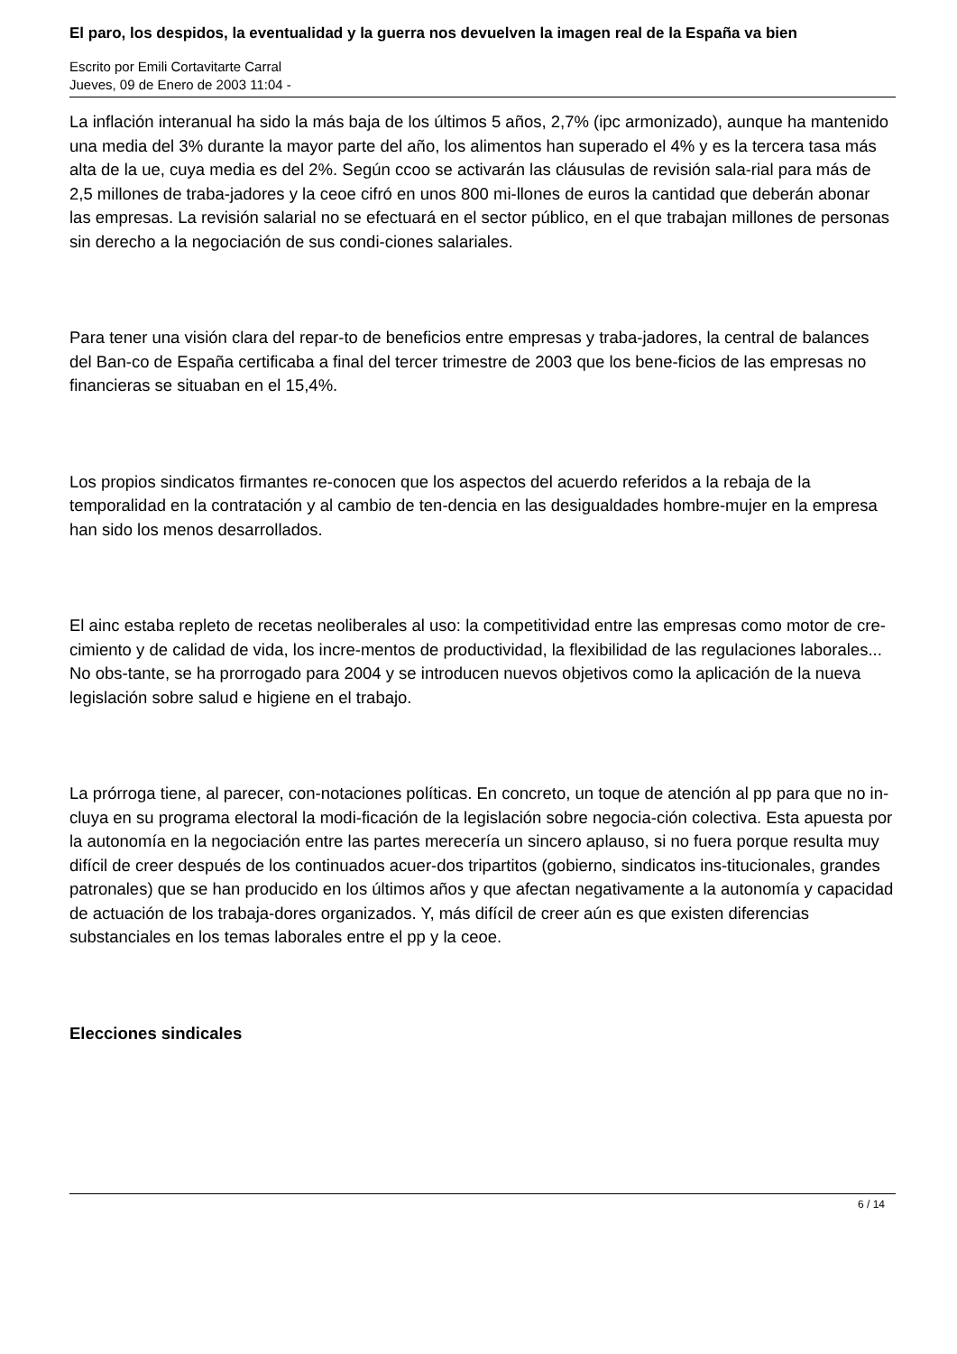El paro, los despidos, la eventualidad y la guerra nos devuelven la imagen real de la España va bien
Escrito por Emili Cortavitarte Carral
Jueves, 09 de Enero de 2003 11:04 -
La inflación interanual ha sido la más baja de los últimos 5 años, 2,7% (ipc armonizado), aunque ha mantenido una media del 3% durante la mayor parte del año, los alimentos han superado el 4% y es la tercera tasa más alta de la ue, cuya media es del 2%. Según ccoo se activarán las cláusulas de revisión sala-rial para más de 2,5 millones de traba-jadores y la ceoe cifró en unos 800 mi-llones de euros la cantidad que deberán abonar las empresas. La revisión salarial no se efectuará en el sector público, en el que trabajan millones de personas sin derecho a la negociación de sus condi-ciones salariales.
Para tener una visión clara del repar-to de beneficios entre empresas y traba-jadores, la central de balances del Ban-co de España certificaba a final del tercer trimestre de 2003 que los bene-ficios de las empresas no financieras se situaban en el 15,4%.
Los propios sindicatos firmantes re-conocen que los aspectos del acuerdo referidos a la rebaja de la temporalidad en la contratación y al cambio de ten-dencia en las desigualdades hombre-mujer en la empresa han sido los menos desarrollados.
El ainc estaba repleto de recetas neoliberales al uso: la competitividad entre las empresas como motor de cre-cimiento y de calidad de vida, los incre-mentos de productividad, la flexibilidad de las regulaciones laborales... No obs-tante, se ha prorrogado para 2004 y se introducen nuevos objetivos como la aplicación de la nueva legislación sobre salud e higiene en el trabajo.
La prórroga tiene, al parecer, con-notaciones políticas. En concreto, un toque de atención al pp para que no in-cluya en su programa electoral la modi-ficación de la legislación sobre negocia-ción colectiva. Esta apuesta por la autonomía en la negociación entre las partes merecería un sincero aplauso, si no fuera porque resulta muy difícil de creer después de los continuados acuer-dos tripartitos (gobierno, sindicatos ins-titucionales, grandes patronales) que se han producido en los últimos años y que afectan negativamente a la autonomía y capacidad de actuación de los trabaja-dores organizados. Y, más difícil de creer aún es que existen diferencias substanciales en los temas laborales entre el pp y la ceoe.
Elecciones sindicales
6 / 14